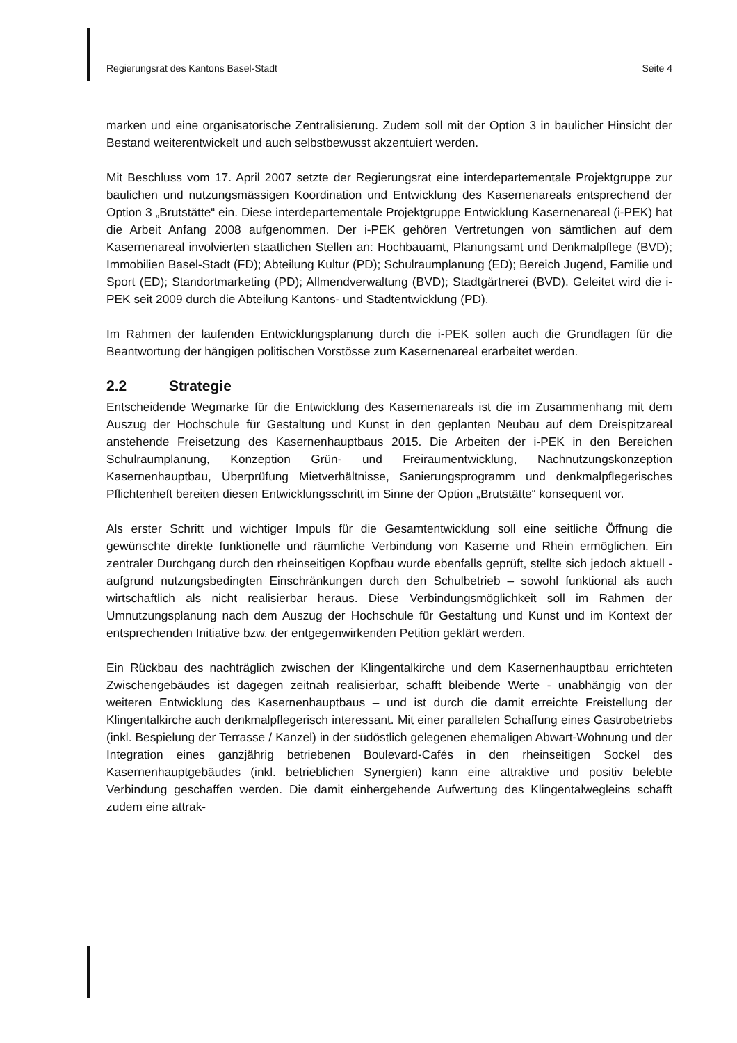Regierungsrat des Kantons Basel-Stadt Seite 4
marken und eine organisatorische Zentralisierung. Zudem soll mit der Option 3 in baulicher Hinsicht der Bestand weiterentwickelt und auch selbstbewusst akzentuiert werden.
Mit Beschluss vom 17. April 2007 setzte der Regierungsrat eine interdepartementale Projektgruppe zur baulichen und nutzungsmässigen Koordination und Entwicklung des Kasernenareals entsprechend der Option 3 „Brutstätte“ ein. Diese interdepartementale Projektgruppe Entwicklung Kasernenareal (i-PEK) hat die Arbeit Anfang 2008 aufgenommen. Der i-PEK gehören Vertretungen von sämtlichen auf dem Kasernenareal involvierten staatlichen Stellen an: Hochbauamt, Planungsamt und Denkmalpflege (BVD); Immobilien Basel-Stadt (FD); Abteilung Kultur (PD); Schulraumplanung (ED); Bereich Jugend, Familie und Sport (ED); Standortmarketing (PD); Allmendverwaltung (BVD); Stadtgärtnerei (BVD). Geleitet wird die i-PEK seit 2009 durch die Abteilung Kantons- und Stadtentwicklung (PD).
Im Rahmen der laufenden Entwicklungsplanung durch die i-PEK sollen auch die Grundlagen für die Beantwortung der hängigen politischen Vorstösse zum Kasernenareal erarbeitet werden.
2.2 Strategie
Entscheidende Wegmarke für die Entwicklung des Kasernenareals ist die im Zusammenhang mit dem Auszug der Hochschule für Gestaltung und Kunst in den geplanten Neubau auf dem Dreispitzareal anstehende Freisetzung des Kasernenhauptbaus 2015. Die Arbeiten der i-PEK in den Bereichen Schulraumplanung, Konzeption Grün- und Freiraumentwicklung, Nachnutzungskonzeption Kasernenhauptbau, Überprüfung Mietverhältnisse, Sanierungsprogramm und denkmalpflegerisches Pflichtenheft bereiten diesen Entwicklungsschritt im Sinne der Option „Brutstätte“ konsequent vor.
Als erster Schritt und wichtiger Impuls für die Gesamtentwicklung soll eine seitliche Öffnung die gewünschte direkte funktionelle und räumliche Verbindung von Kaserne und Rhein ermöglichen. Ein zentraler Durchgang durch den rheinseitigen Kopfbau wurde ebenfalls geprüft, stellte sich jedoch aktuell - aufgrund nutzungsbedingten Einschränkungen durch den Schulbetrieb – sowohl funktional als auch wirtschaftlich als nicht realisierbar heraus. Diese Verbindungsmöglichkeit soll im Rahmen der Umnutzungsplanung nach dem Auszug der Hochschule für Gestaltung und Kunst und im Kontext der entsprechenden Initiative bzw. der entgegenwirkenden Petition geklärt werden.
Ein Rückbau des nachträglich zwischen der Klingentalkirche und dem Kasernenhauptbau errichteten Zwischengebäudes ist dagegen zeitnah realisierbar, schafft bleibende Werte - unabhängig von der weiteren Entwicklung des Kasernenhauptbaus – und ist durch die damit erreichte Freistellung der Klingentalkirche auch denkmalpflegerisch interessant. Mit einer parallelen Schaffung eines Gastrobetriebs (inkl. Bespielung der Terrasse / Kanzel) in der südöstlich gelegenen ehemaligen Abwart-Wohnung und der Integration eines ganzjährig betriebenen Boulevard-Cafés in den rheinseitigen Sockel des Kasernenhauptgebäudes (inkl. betrieblichen Synergien) kann eine attraktive und positiv belebte Verbindung geschaffen werden. Die damit einhergehende Aufwertung des Klingentalwegleins schafft zudem eine attrak-